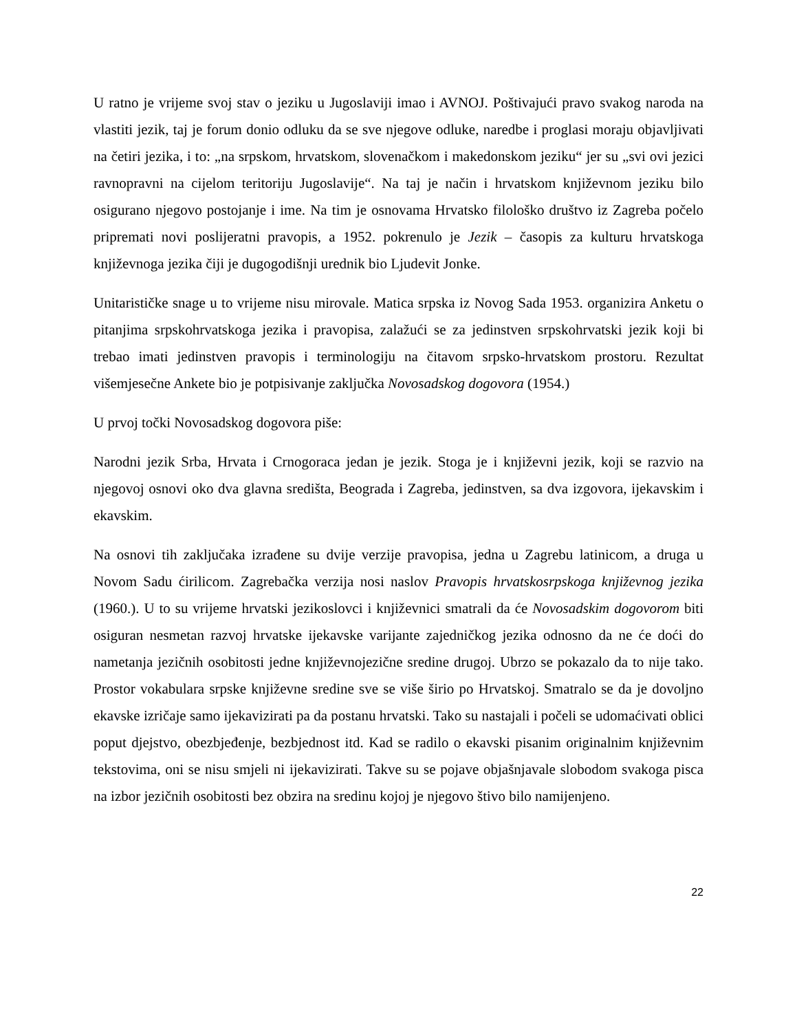U ratno je vrijeme svoj stav o jeziku u Jugoslaviji imao i AVNOJ. Poštivajući pravo svakog naroda na vlastiti jezik, taj je forum donio odluku da se sve njegove odluke, naredbe i proglasi moraju objavljivati na četiri jezika, i to: „na srpskom, hrvatskom, slovenačkom i makedonskom jeziku“ jer su „svi ovi jezici ravnopravni na cijelom teritoriju Jugoslavije“. Na taj je način i hrvatskom književnom jeziku bilo osigurano njegovo postojanje i ime. Na tim je osnovama Hrvatsko filološko društvo iz Zagreba počelo pripremati novi poslijeratni pravopis, a 1952. pokrenulo je Jezik – časopis za kulturu hrvatskoga književnoga jezika čiji je dugogodišnji urednik bio Ljudevit Jonke.
Unitarističke snage u to vrijeme nisu mirovale. Matica srpska iz Novog Sada 1953. organizira Anketu o pitanjima srpskohrvatskoga jezika i pravopisa, zalažući se za jedinstven srpskohrvatski jezik koji bi trebao imati jedinstven pravopis i terminologiju na čitavom srpsko-hrvatskom prostoru. Rezultat višemjesečne Ankete bio je potpisivanje zaključka Novosadskog dogovora (1954.)
U prvoj točki Novosadskog dogovora piše:
Narodni jezik Srba, Hrvata i Crnogoraca jedan je jezik. Stoga je i književni jezik, koji se razvio na njegovoj osnovi oko dva glavna središta, Beograda i Zagreba, jedinstven, sa dva izgovora, ijekavskim i ekavskim.
Na osnovi tih zaključaka izrađene su dvije verzije pravopisa, jedna u Zagrebu latinicom, a druga u Novom Sadu ćirilicom. Zagrebačka verzija nosi naslov Pravopis hrvatskosrpskoga književnog jezika (1960.). U to su vrijeme hrvatski jezikoslovci i književnici smatrali da će Novosadskim dogovorom biti osiguran nesmetan razvoj hrvatske ijekavske varijante zajedničkog jezika odnosno da ne će doći do nametanja jezičnih osobitosti jedne književnojezične sredine drugoj. Ubrzo se pokazalo da to nije tako. Prostor vokabulara srpske književne sredine sve se više širio po Hrvatskoj. Smatralo se da je dovoljno ekavske izričaje samo ijekavizirati pa da postanu hrvatski. Tako su nastajali i počeli se udomaćivati oblici poput djejstvo, obezbjeđenje, bezbjednost itd. Kad se radilo o ekavski pisanim originalnim književnim tekstovima, oni se nisu smjeli ni ijekavizirati. Takve su se pojave objašnjavale slobodom svakoga pisca na izbor jezičnih osobitosti bez obzira na sredinu kojoj je njegovo štivo bilo namijenjeno.
22